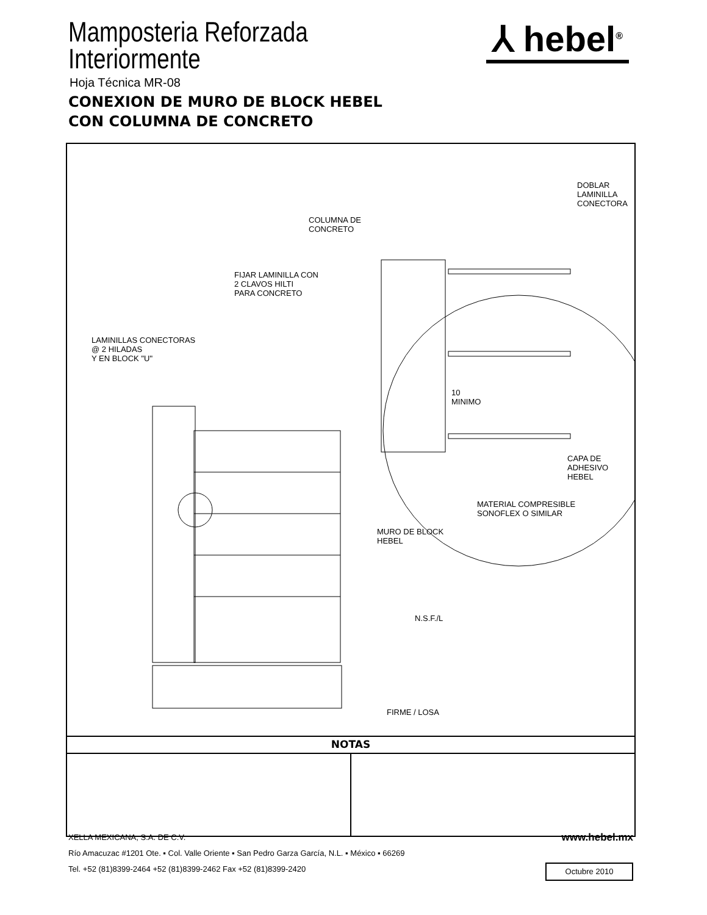Mamposteria Reforzada
Interiormente
Hoja Técnica MR-08
CONEXION DE MURO DE BLOCK HEBEL
CON COLUMNA DE CONCRETO
⅄ hebel<sup>®</sup>
DOBLAR
LAMINILLA
CONECTORA
COLUMNA DE
CONCRETO
FIJAR LAMINILLA CON
2 CLAVOS HILTI
PARA CONCRETO
LAMINILLAS CONECTORAS
@ 2 HILADAS
Y EN BLOCK "U"
10
MINIMO
CAPA DE
ADHESIVO
HEBEL
MATERIAL COMPRESIBLE
SONOFLEX O SIMILAR
MURO DE BLOCK
HEBEL
N.S.F./L
FIRME / LOSA
NOTAS
XELLA MEXICANA, S.A. DE C.V.
Río Amacuzac #1201 Ote. ▪ Col. Valle Oriente ▪ San Pedro Garza García, N.L. ▪ México ▪ 66269
Tel. +52 (81)8399-2464 +52 (81)8399-2462 Fax +52 (81)8399-2420
www.hebel.mx
Octubre 2010